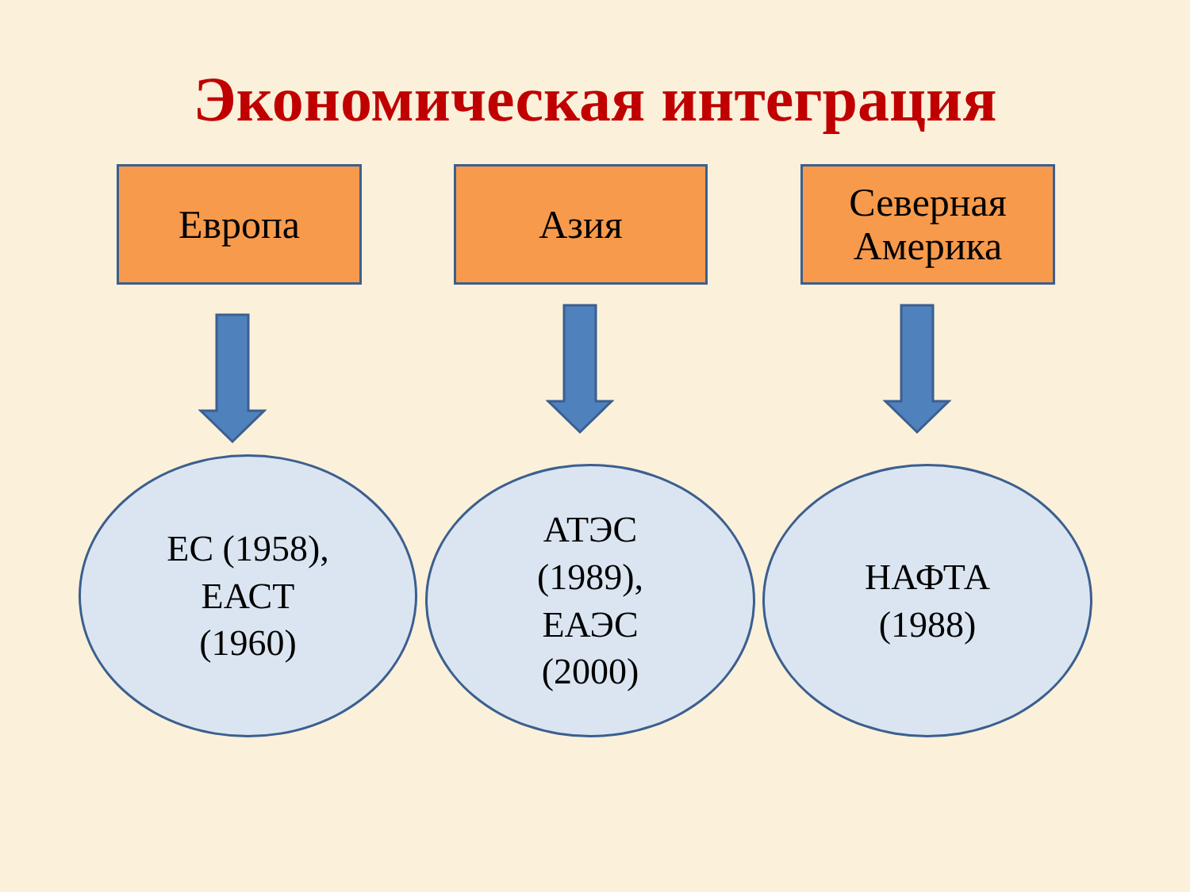Экономическая интеграция
Европа Азия
Северная
Америка
ЕС (1958),
ЕАСТ
(1960)
АТЭС
(1989),
ЕАЭС
(2000)
НАФТА
(1988)